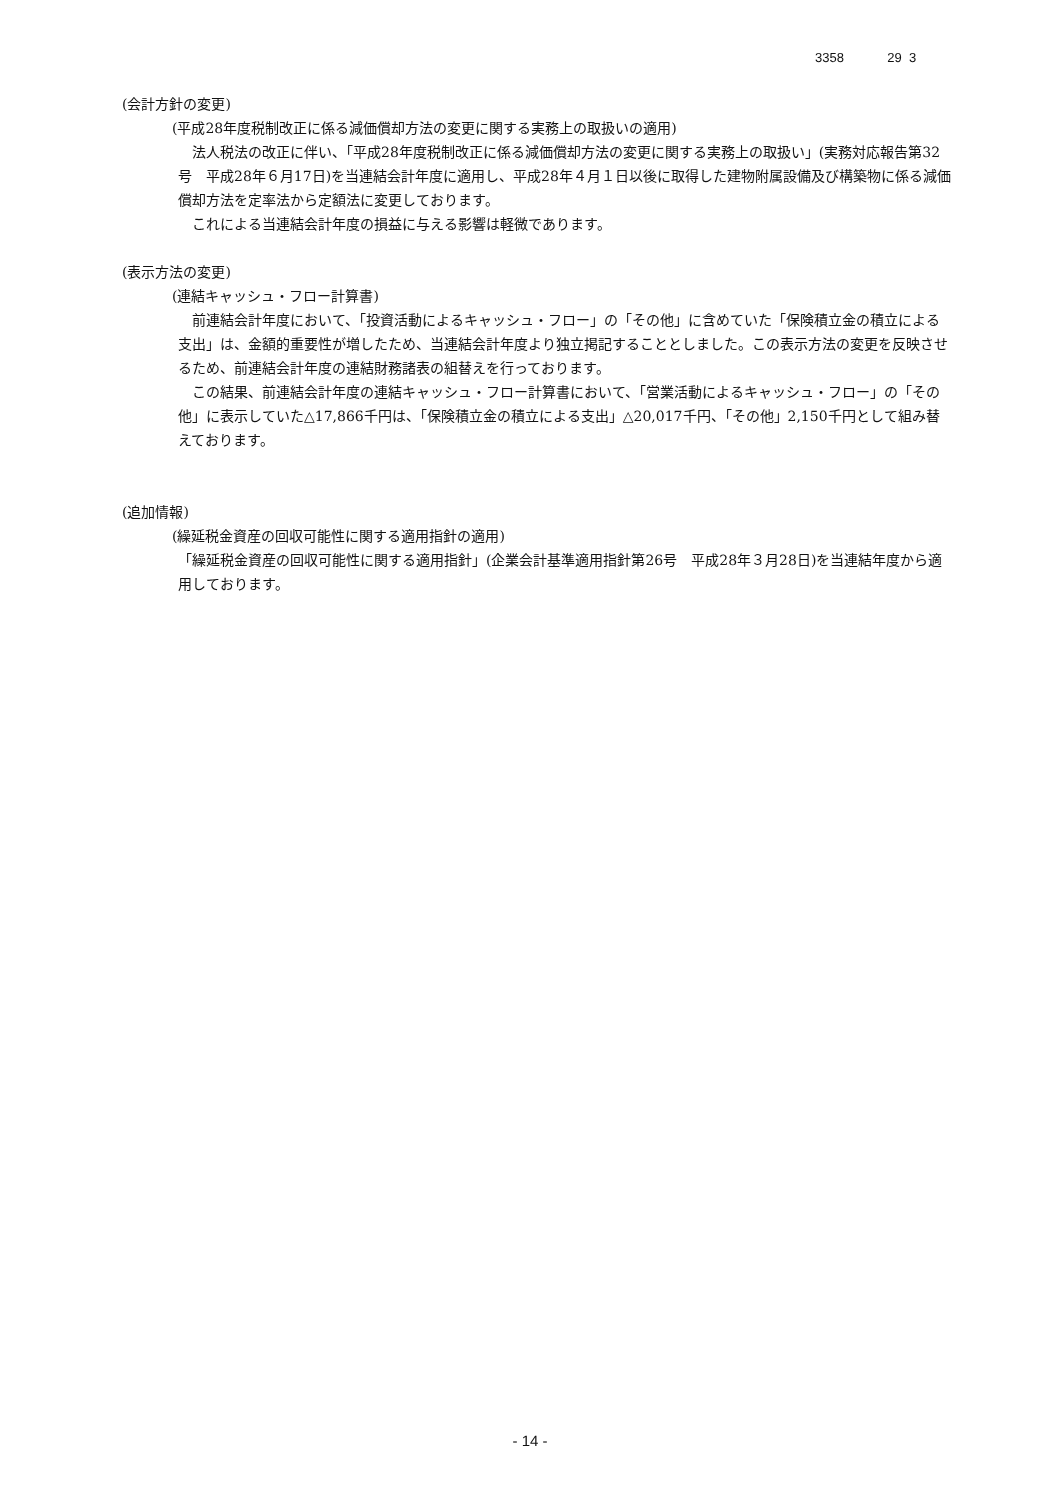3358 29 3
(会計方針の変更)
(平成28年度税制改正に係る減価償却方法の変更に関する実務上の取扱いの適用)
法人税法の改正に伴い、「平成28年度税制改正に係る減価償却方法の変更に関する実務上の取扱い」(実務対応報告第32号　平成28年６月17日)を当連結会計年度に適用し、平成28年４月１日以後に取得した建物附属設備及び構築物に係る減価償却方法を定率法から定額法に変更しております。
これによる当連結会計年度の損益に与える影響は軽微であります。
(表示方法の変更)
(連結キャッシュ・フロー計算書)
前連結会計年度において、「投資活動によるキャッシュ・フロー」の「その他」に含めていた「保険積立金の積立による支出」は、金額的重要性が増したため、当連結会計年度より独立掲記することとしました。この表示方法の変更を反映させるため、前連結会計年度の連結財務諸表の組替えを行っております。
この結果、前連結会計年度の連結キャッシュ・フロー計算書において、「営業活動によるキャッシュ・フロー」の「その他」に表示していた△17,866千円は、「保険積立金の積立による支出」△20,017千円、「その他」2,150千円として組み替えております。
(追加情報)
(繰延税金資産の回収可能性に関する適用指針の適用)
「繰延税金資産の回収可能性に関する適用指針」(企業会計基準適用指針第26号　平成28年３月28日)を当連結年度から適用しております。
- 14 -